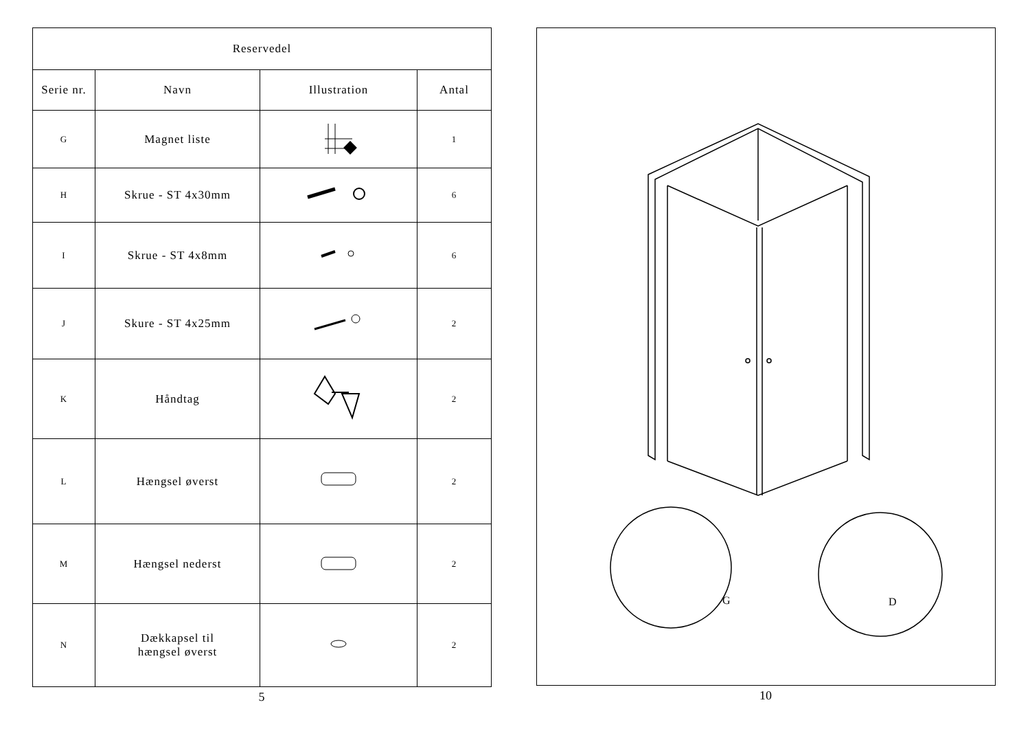| Reservedel | | | |
| --- | --- | --- | --- |
| Serie nr. | Navn | Illustration | Antal |
| G | Magnet liste | | 1 |
| H | Skrue - ST 4x30mm | | 6 |
| I | Skrue - ST 4x8mm | | 6 |
| J | Skure - ST 4x25mm | | 2 |
| K | Håndtag | | 2 |
| L | Hængsel øverst | | 2 |
| M | Hængsel nederst | | 2 |
| N | Dækkapsel til hængsel øverst | | 2 |
5
G
D
10